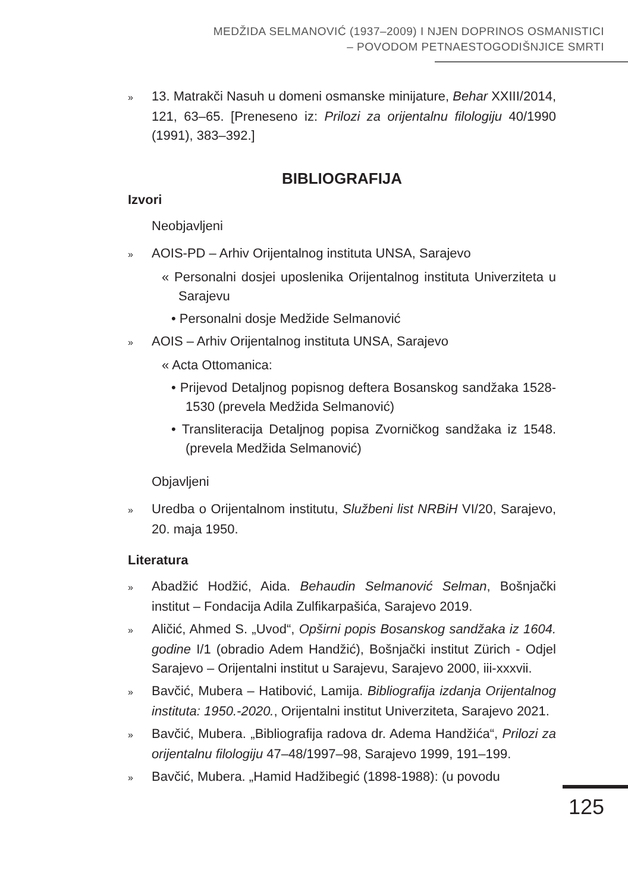MEDŽIDA SELMANOVIĆ (1937–2009) I NJEN DOPRINOS OSMANISTICI
– POVODOM PETNAESTOGODIŠNJICE SMRTI
» 13. Matrakči Nasuh u domeni osmanske minijature, Behar XXIII/2014, 121, 63–65. [Preneseno iz: Prilozi za orijentalnu filologiju 40/1990 (1991), 383–392.]
BIBLIOGRAFIJA
Izvori
Neobjavljeni
» AOIS-PD – Arhiv Orijentalnog instituta UNSA, Sarajevo
« Personalni dosjei uposlenika Orijentalnog instituta Univerziteta u Sarajevu
• Personalni dosje Medžide Selmanović
» AOIS – Arhiv Orijentalnog instituta UNSA, Sarajevo
« Acta Ottomanica:
• Prijevod Detaljnog popisnog deftera Bosanskog sandžaka 1528-1530 (prevela Medžida Selmanović)
• Transliteracija Detaljnog popisa Zvorničkog sandžaka iz 1548. (prevela Medžida Selmanović)
Objavljeni
» Uredba o Orijentalnom institutu, Službeni list NRBiH VI/20, Sarajevo, 20. maja 1950.
Literatura
» Abadžić Hodžić, Aida. Behaudin Selmanović Selman, Bošnjački institut – Fondacija Adila Zulfikarpašića, Sarajevo 2019.
» Aličić, Ahmed S. „Uvod“, Opširni popis Bosanskog sandžaka iz 1604. godine I/1 (obradio Adem Handžić), Bošnjački institut Zürich - Odjel Sarajevo – Orijentalni institut u Sarajevu, Sarajevo 2000, iii-xxxvii.
» Bavčić, Mubera – Hatibović, Lamija. Bibliografija izdanja Orijentalnog instituta: 1950.-2020., Orijentalni institut Univerziteta, Sarajevo 2021.
» Bavčić, Mubera. „Bibliografija radova dr. Adema Handžića“, Prilozi za orijentalnu filologiju 47–48/1997–98, Sarajevo 1999, 191–199.
» Bavčić, Mubera. „Hamid Hadžibegić (1898-1988): (u povodu
125